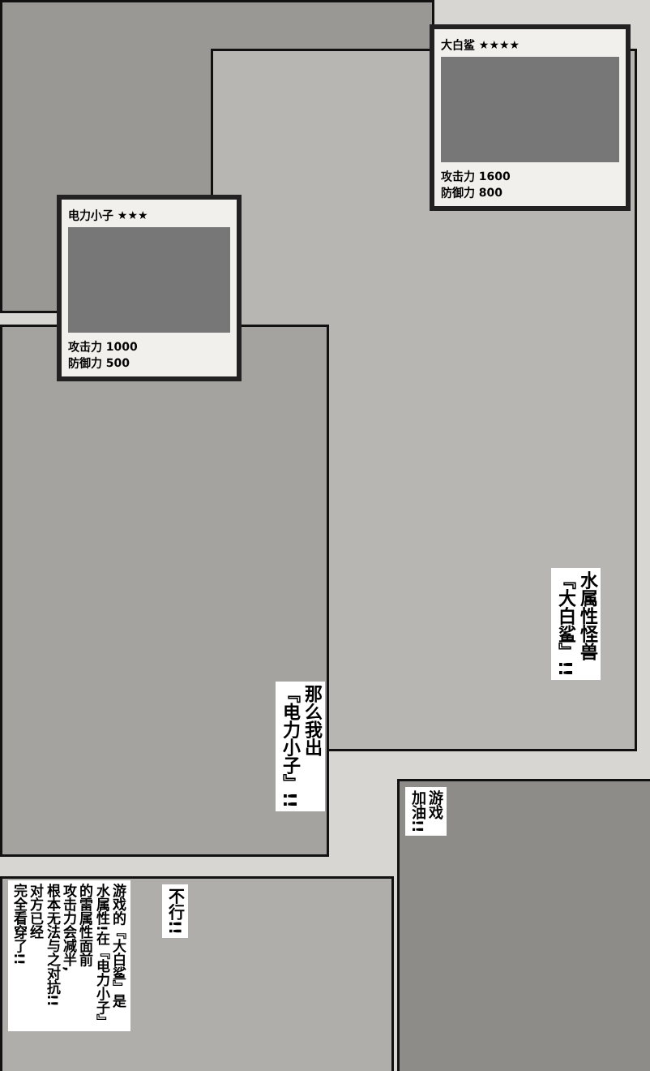大白鲨 ★★★★
攻击力 1600
防御力 800
电力小子 ★★★
攻击力 1000
防御力 500
水属性怪兽
『大白鲨』!!
那么我出
『电力小子』!!
游戏
加油!!
不行!!
游戏的『大白鲨』是
水属性!在『电力小子』
的雷属性面前
攻击力会减半,
根本无法与之对抗!!
对方已经
完全看穿了!!